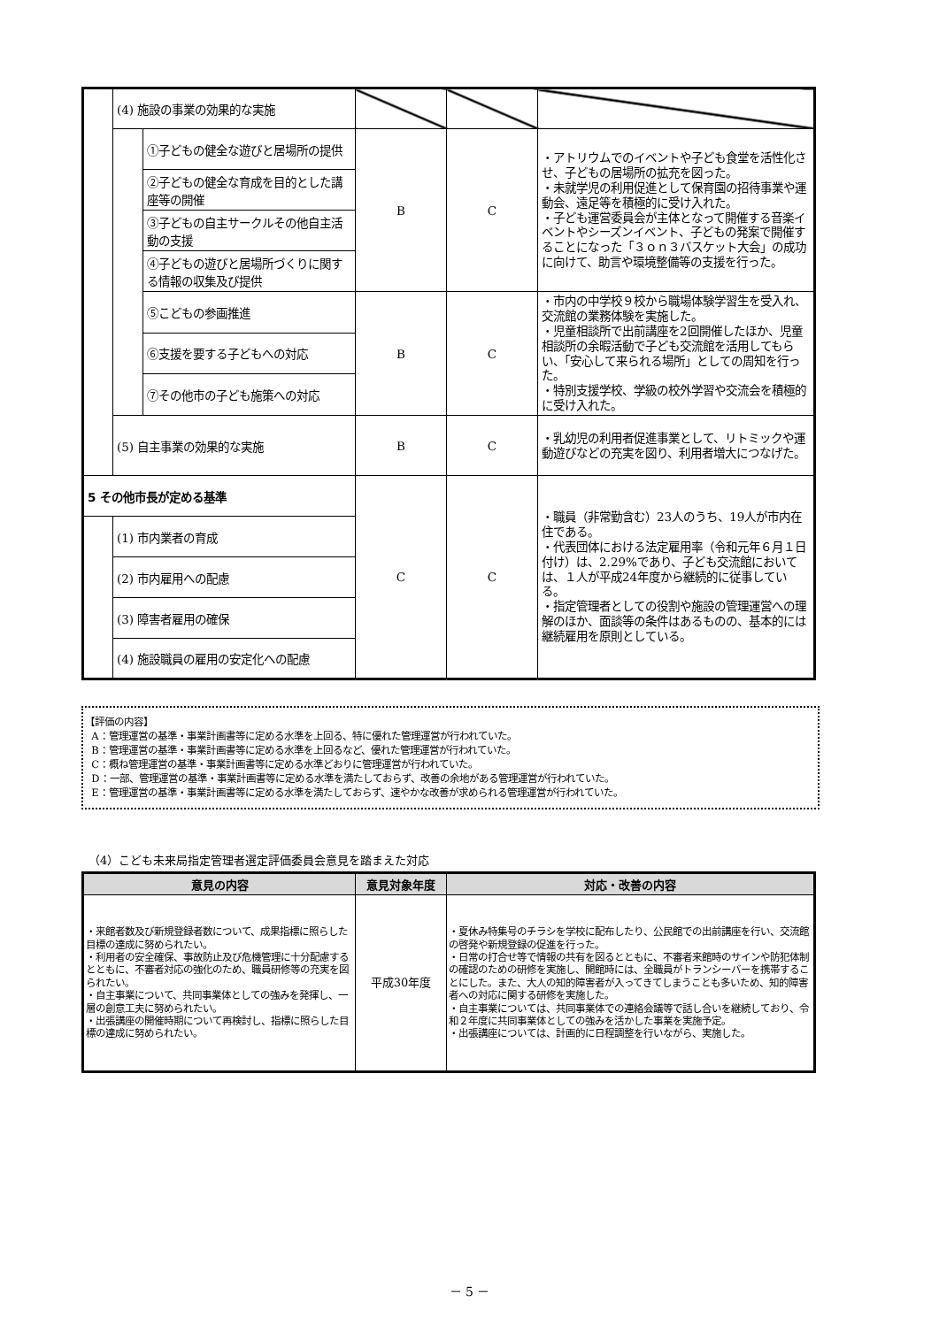| | (4) 施設の事業の効果的な実施 | | | | |
| | | ①子どもの健全な遊びと居場所の提供 | B | C | ・アトリウムでのイベントや子ども食堂を活性化させ、子どもの居場所の拡充を図った。 ・未就学児の利用促進として保育園の招待事業や運動会、遠足等を積極的に受け入れた。 ・子ども運営委員会が主体となって開催する音楽イベントやシーズンイベント、子どもの発案で開催することになった「３ｏｎ３バスケット大会」の成功に向けて、助言や環境整備等の支援を行った。 |
| | | ②子どもの健全な育成を目的とした講座等の開催 | | | |
| | | ③子どもの自主サークルその他自主活動の支援 | | | |
| | | ④子どもの遊びと居場所づくりに関する情報の収集及び提供 | | | |
| | | ⑤こどもの参画推進 | B | C | ・市内の中学校９校から職場体験学習生を受入れ、交流館の業務体験を実施した。 ・児童相談所で出前講座を2回開催したほか、児童相談所の余暇活動で子ども交流館を活用してもらい、「安心して来られる場所」としての周知を行った。 ・特別支援学校、学級の校外学習や交流会を積極的に受け入れた。 |
| | | ⑥支援を要する子どもへの対応 | | | |
| | | ⑦その他市の子ども施策への対応 | | | |
| | (5) 自主事業の効果的な実施 | | B | C | ・乳幼児の利用者促進事業として、リトミックや運動遊びなどの充実を図り、利用者増大につなげた。 |
| 5 その他市長が定める基準 | | | C | C | ・職員（非常勤含む）23人のうち、19人が市内在住である。 ・代表団体における法定雇用率（令和元年６月１日付け）は、2.29%であり、子ども交流館においては、１人が平成24年度から継続的に従事している。 ・指定管理者としての役割や施設の管理運営への理解のほか、面談等の条件はあるものの、基本的には継続雇用を原則としている。 |
| | (1) 市内業者の育成 | | | | |
| | (2) 市内雇用への配慮 | | | | |
| | (3) 障害者雇用の確保 | | | | |
| | (4) 施設職員の雇用の安定化への配慮 | | | | |
【評価の内容】
A：管理運営の基準・事業計画書等に定める水準を上回る、特に優れた管理運営が行われていた。
B：管理運営の基準・事業計画書等に定める水準を上回るなど、優れた管理運営が行われていた。
C：概ね管理運営の基準・事業計画書等に定める水準どおりに管理運営が行われていた。
D：一部、管理運営の基準・事業計画書等に定める水準を満たしておらず、改善の余地がある管理運営が行われていた。
E：管理運営の基準・事業計画書等に定める水準を満たしておらず、速やかな改善が求められる管理運営が行われていた。
（4）こども未来局指定管理者選定評価委員会意見を踏まえた対応
| 意見の内容 | 意見対象年度 | 対応・改善の内容 |
| --- | --- | --- |
| ・来館者数及び新規登録者数について、成果指標に照らした目標の達成に努められたい。 ・利用者の安全確保、事故防止及び危機管理に十分配慮するとともに、不審者対応の強化のため、職員研修等の充実を図られたい。 ・自主事業について、共同事業体としての強みを発揮し、一層の創意工夫に努められたい。 ・出張講座の開催時期について再検討し、指標に照らした目標の達成に努められたい。 | 平成30年度 | ・夏休み特集号のチラシを学校に配布したり、公民館での出前講座を行い、交流館の啓発や新規登録の促進を行った。 ・日常の打合せ等で情報の共有を図るとともに、不審者来館時のサインや防犯体制の確認のための研修を実施し、開館時には、全職員がトランシーバーを携帯することにした。また、大人の知的障害者が入ってきてしまうことも多いため、知的障害者への対応に関する研修を実施した。 ・自主事業については、共同事業体での連絡会議等で話し合いを継続しており、令和２年度に共同事業体としての強みを活かした事業を実施予定。 ・出張講座については、計画的に日程調整を行いながら、実施した。 |
－ 5 －